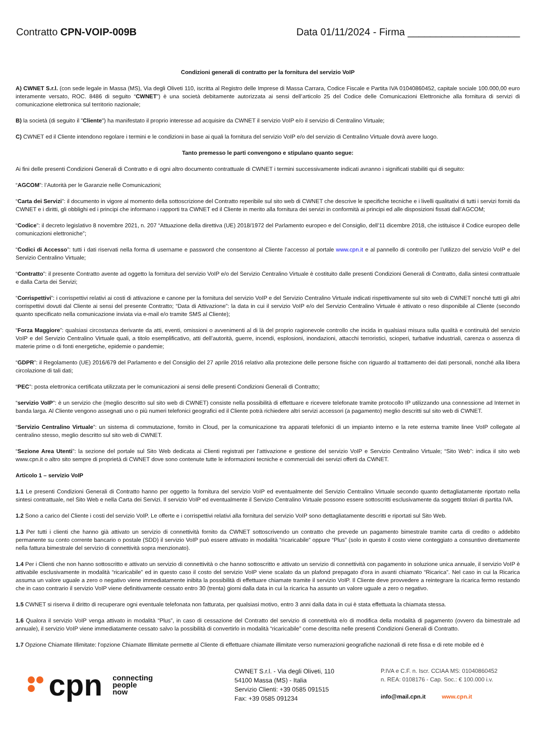Contratto CPN-VOIP-009B Data 01/11/2024 - Firma ____________________
Condizioni generali di contratto per la fornitura del servizio VoIP
A) CWNET S.r.l. (con sede legale in Massa (MS), Via degli Oliveti 110, iscritta al Registro delle Imprese di Massa Carrara, Codice Fiscale e Partita IVA 01040860452, capitale sociale 100.000,00 euro interamente versato, ROC. 8486 di seguito “CWNET”) è una società debitamente autorizzata ai sensi dell’articolo 25 del Codice delle Comunicazioni Elettroniche alla fornitura di servizi di comunicazione elettronica sul territorio nazionale;
B) la società (di seguito il "Cliente") ha manifestato il proprio interesse ad acquisire da CWNET il servizio VoIP e/o il servizio di Centralino Virtuale;
C) CWNET ed il Cliente intendono regolare i termini e le condizioni in base ai quali la fornitura del servizio VoIP e/o del servizio di Centralino Virtuale dovrà avere luogo.
Tanto premesso le parti convengono e stipulano quanto segue:
Ai fini delle presenti Condizioni Generali di Contratto e di ogni altro documento contrattuale di CWNET i termini successivamente indicati avranno i significati stabiliti qui di seguito:
“AGCOM”: l’Autorità per le Garanzie nelle Comunicazioni;
“Carta dei Servizi”: il documento in vigore al momento della sottoscrizione del Contratto reperibile sul sito web di CWNET che descrive le specifiche tecniche e i livelli qualitativi di tutti i servizi forniti da CWNET e i diritti, gli obblighi ed i principi che informano i rapporti tra CWNET ed il Cliente in merito alla fornitura dei servizi in conformità ai principi ed alle disposizioni fissati dall’AGCOM;
“Codice”: il decreto legislativo 8 novembre 2021, n. 207 “Attuazione della direttiva (UE) 2018/1972 del Parlamento europeo e del Consiglio, dell’11 dicembre 2018, che istituisce il Codice europeo delle comunicazioni elettroniche”;
“Codici di Accesso”: tutti i dati riservati nella forma di username e password che consentono al Cliente l’accesso al portale www.cpn.it e al pannello di controllo per l’utilizzo del servizio VoIP e del Servizio Centralino Virtuale;
“Contratto”: il presente Contratto avente ad oggetto la fornitura del servizio VoIP e/o del Servizio Centralino Virtuale è costituito dalle presenti Condizioni Generali di Contratto, dalla sintesi contrattuale e dalla Carta dei Servizi;
“Corrispettivi”: i corrispettivi relativi ai costi di attivazione e canone per la fornitura del servizio VoIP e del Servizio Centralino Virtuale indicati rispettivamente sul sito web di CWNET nonché tutti gli altri corrispettivi dovuti dal Cliente ai sensi del presente Contratto; “Data di Attivazione”: la data in cui il servizio VoIP e/o del Servizio Centralino Virtuale è attivato o reso disponibile al Cliente (secondo quanto specificato nella comunicazione inviata via e-mail e/o tramite SMS al Cliente);
“Forza Maggiore”: qualsiasi circostanza derivante da atti, eventi, omissioni o avvenimenti al di là del proprio ragionevole controllo che incida in qualsiasi misura sulla qualità e continuità del servizio VoIP e del Servizio Centralino Virtuale quali, a titolo esemplificativo, atti dell’autorità, guerre, incendi, esplosioni, inondazioni, attacchi terroristici, scioperi, turbative industriali, carenza o assenza di materie prime o di fonti energetiche, epidemie o pandemie;
“GDPR”: il Regolamento (UE) 2016/679 del Parlamento e del Consiglio del 27 aprile 2016 relativo alla protezione delle persone fisiche con riguardo al trattamento dei dati personali, nonché alla libera circolazione di tali dati;
“PEC”: posta elettronica certificata utilizzata per le comunicazioni ai sensi delle presenti Condizioni Generali di Contratto;
“servizio VoIP": è un servizio che (meglio descritto sul sito web di CWNET) consiste nella possibilità di effettuare e ricevere telefonate tramite protocollo IP utilizzando una connessione ad Internet in banda larga. Al Cliente vengono assegnati uno o più numeri telefonici geografici ed il Cliente potrà richiedere altri servizi accessori (a pagamento) meglio descritti sul sito web di CWNET.
“Servizio Centralino Virtuale”: un sistema di commutazione, fornito in Cloud, per la comunicazione tra apparati telefonici di un impianto interno e la rete esterna tramite linee VoIP collegate al centralino stesso, meglio descritto sul sito web di CWNET.
“Sezione Area Utenti”: la sezione del portale sul Sito Web dedicata ai Clienti registrati per l’attivazione e gestione del servizio VoIP e Servizio Centralino Virtuale; “Sito Web”: indica il sito web www.cpn.it o altro sito sempre di proprietà di CWNET dove sono contenute tutte le informazioni tecniche e commerciali dei servizi offerti da CWNET.
Articolo 1 – servizio VoIP
1.1 Le presenti Condizioni Generali di Contratto hanno per oggetto la fornitura del servizio VoIP ed eventualmente del Servizio Centralino Virtuale secondo quanto dettagliatamente riportato nella sintesi contrattuale, nel Sito Web e nella Carta dei Servizi. Il servizio VoIP ed eventualmente il Servizio Centralino Virtuale possono essere sottoscritti esclusivamente da soggetti titolari di partita IVA.
1.2 Sono a carico del Cliente i costi del servizio VoIP. Le offerte e i corrispettivi relativi alla fornitura del servizio VoIP sono dettagliatamente descritti e riportati sul Sito Web.
1.3 Per tutti i clienti che hanno già attivato un servizio di connettività fornito da CWNET sottoscrivendo un contratto che prevede un pagamento bimestrale tramite carta di credito o addebito permanente su conto corrente bancario o postale (SDD) il servizio VoIP può essere attivato in modalità “ricaricabile” oppure “Plus” (solo in questo il costo viene conteggiato a consuntivo direttamente nella fattura bimestrale del servizio di connettività sopra menzionato).
1.4 Per i Clienti che non hanno sottoscritto e attivato un servizio di connettività o che hanno sottoscritto e attivato un servizio di connettività con pagamento in soluzione unica annuale, il servizio VoIP è attivabile esclusivamente in modalità “ricaricabile” ed in questo caso il costo del servizio VoIP viene scalato da un plafond prepagato d'ora in avanti chiamato “Ricarica”. Nel caso in cui la Ricarica assuma un valore uguale a zero o negativo viene immediatamente inibita la possibilità di effettuare chiamate tramite il servizio VoIP. Il Cliente deve provvedere a reintegrare la ricarica fermo restando che in caso contrario il servizio VoIP viene definitivamente cessato entro 30 (trenta) giorni dalla data in cui la ricarica ha assunto un valore uguale a zero o negativo.
1.5 CWNET si riserva il diritto di recuperare ogni eventuale telefonata non fatturata, per qualsiasi motivo, entro 3 anni dalla data in cui è stata effettuata la chiamata stessa.
1.6 Qualora il servizio VoIP venga attivato in modalità “Plus”, in caso di cessazione del Contratto del servizio di connettività e/o di modifica della modalità di pagamento (ovvero da bimestrale ad annuale), il servizio VoIP viene immediatamente cessato salvo la possibilità di convertirlo in modalità “ricaricabile” come descritta nelle presenti Condizioni Generali di Contratto.
1.7 Opzione Chiamate Illimitate: l'opzione Chiamate Illimitate permette al Cliente di effettuare chiamate illimitate verso numerazioni geografiche nazionali di rete fissa e di rete mobile ed è
cpn
connecting
people
now
CWNET S.r.l. - Via degli Oliveti, 110
54100 Massa (MS) - Italia
Servizio Clienti: +39 0585 091515
Fax: +39 0585 091234
P.IVA e C.F. n. Iscr. CCIAA MS: 01040860452
n. REA: 0108176 - Cap. Soc.: € 100.000 i.v.
info@mail.cpn.it www.cpn.it